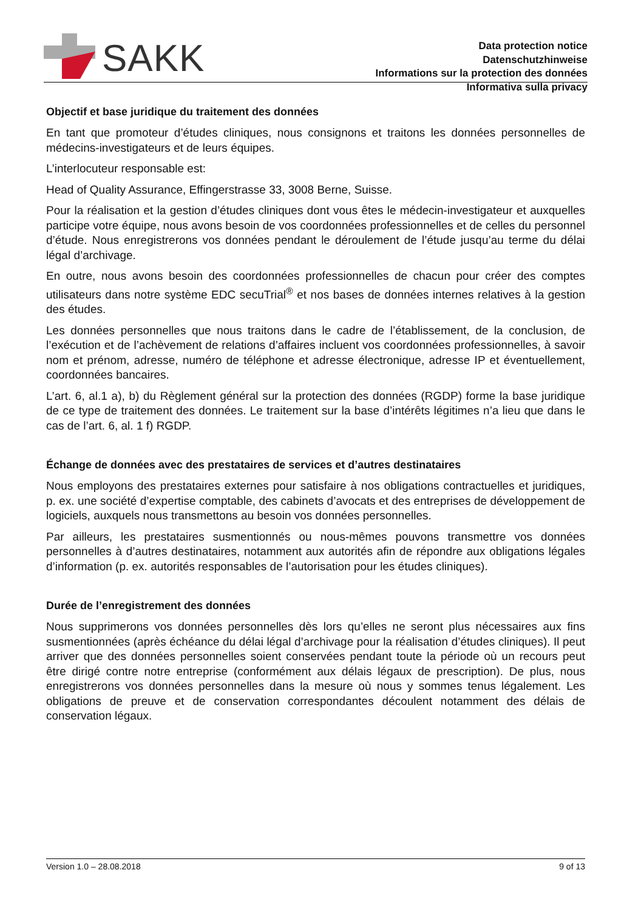SAKK
Data protection notice
Datenschutzhinweise
Informations sur la protection des données
Informativa sulla privacy
Objectif et base juridique du traitement des données
En tant que promoteur d’études cliniques, nous consignons et traitons les données personnelles de médecins-investigateurs et de leurs équipes.
L’interlocuteur responsable est:
Head of Quality Assurance, Effingerstrasse 33, 3008 Berne, Suisse.
Pour la réalisation et la gestion d’études cliniques dont vous êtes le médecin-investigateur et auxquelles participe votre équipe, nous avons besoin de vos coordonnées professionnelles et de celles du personnel d’étude. Nous enregistrerons vos données pendant le déroulement de l’étude jusqu’au terme du délai légal d’archivage.
En outre, nous avons besoin des coordonnées professionnelles de chacun pour créer des comptes utilisateurs dans notre système EDC secuTrial<sup>®</sup> et nos bases de données internes relatives à la gestion des études.
Les données personnelles que nous traitons dans le cadre de l’établissement, de la conclusion, de l’exécution et de l’achèvement de relations d’affaires incluent vos coordonnées professionnelles, à savoir nom et prénom, adresse, numéro de téléphone et adresse électronique, adresse IP et éventuellement, coordonnées bancaires.
L’art. 6, al.1 a), b) du Règlement général sur la protection des données (RGDP) forme la base juridique de ce type de traitement des données. Le traitement sur la base d’intérêts légitimes n’a lieu que dans le cas de l’art. 6, al. 1 f) RGDP.
Échange de données avec des prestataires de services et d’autres destinataires
Nous employons des prestataires externes pour satisfaire à nos obligations contractuelles et juridiques, p. ex. une société d’expertise comptable, des cabinets d’avocats et des entreprises de développement de logiciels, auxquels nous transmettons au besoin vos données personnelles.
Par ailleurs, les prestataires susmentionnés ou nous-mêmes pouvons transmettre vos données personnelles à d’autres destinataires, notamment aux autorités afin de répondre aux obligations légales d’information (p. ex. autorités responsables de l’autorisation pour les études cliniques).
Durée de l’enregistrement des données
Nous supprimerons vos données personnelles dès lors qu’elles ne seront plus nécessaires aux fins susmentionnées (après échéance du délai légal d’archivage pour la réalisation d’études cliniques). Il peut arriver que des données personnelles soient conservées pendant toute la période où un recours peut être dirigé contre notre entreprise (conformément aux délais légaux de prescription). De plus, nous enregistrerons vos données personnelles dans la mesure où nous y sommes tenus légalement. Les obligations de preuve et de conservation correspondantes découlent notamment des délais de conservation légaux.
Version 1.0 – 28.08.2018 9 of 13